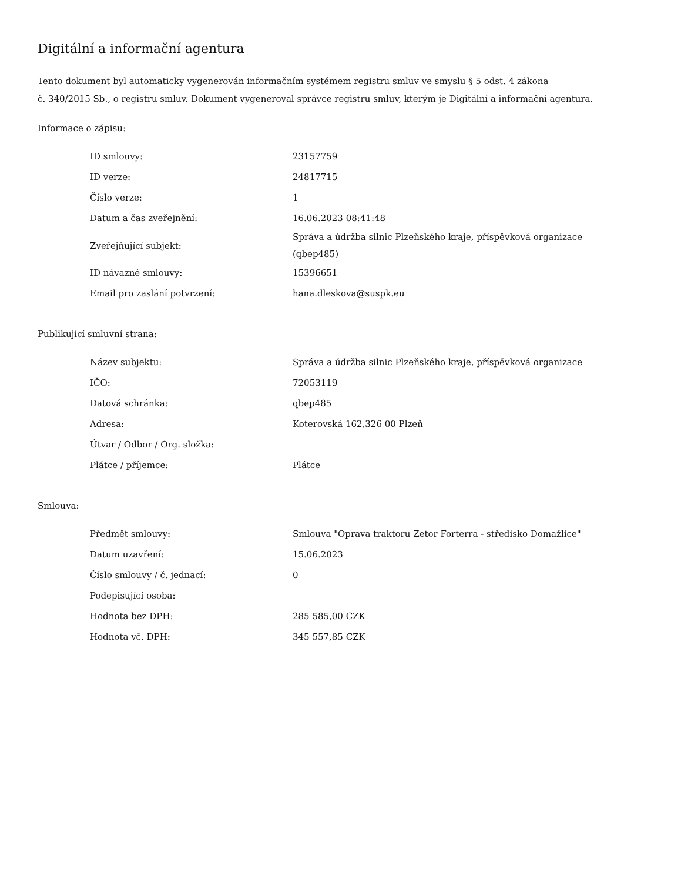Digitální a informační agentura
Tento dokument byl automaticky vygenerován informačním systémem registru smluv ve smyslu § 5 odst. 4 zákona
č. 340/2015 Sb., o registru smluv. Dokument vygeneroval správce registru smluv, kterým je Digitální a informační agentura.
Informace o zápisu:
| ID smlouvy: | 23157759 |
| ID verze: | 24817715 |
| Číslo verze: | 1 |
| Datum a čas zveřejnění: | 16.06.2023 08:41:48 |
| Zveřejňující subjekt: | Správa a údržba silnic Plzeňského kraje, příspěvková organizace (qbep485) |
| ID návazné smlouvy: | 15396651 |
| Email pro zaslání potvrzení: | hana.dleskova@suspk.eu |
Publikující smluvní strana:
| Název subjektu: | Správa a údržba silnic Plzeňského kraje, příspěvková organizace |
| IČO: | 72053119 |
| Datová schránka: | qbep485 |
| Adresa: | Koterovská 162,326 00 Plzeň |
| Útvar / Odbor / Org. složka: | |
| Plátce / příjemce: | Plátce |
Smlouva:
| Předmět smlouvy: | Smlouva "Oprava traktoru Zetor Forterra - středisko Domažlice" |
| Datum uzavření: | 15.06.2023 |
| Číslo smlouvy / č. jednací: | 0 |
| Podepisující osoba: | |
| Hodnota bez DPH: | 285 585,00 CZK |
| Hodnota vč. DPH: | 345 557,85 CZK |